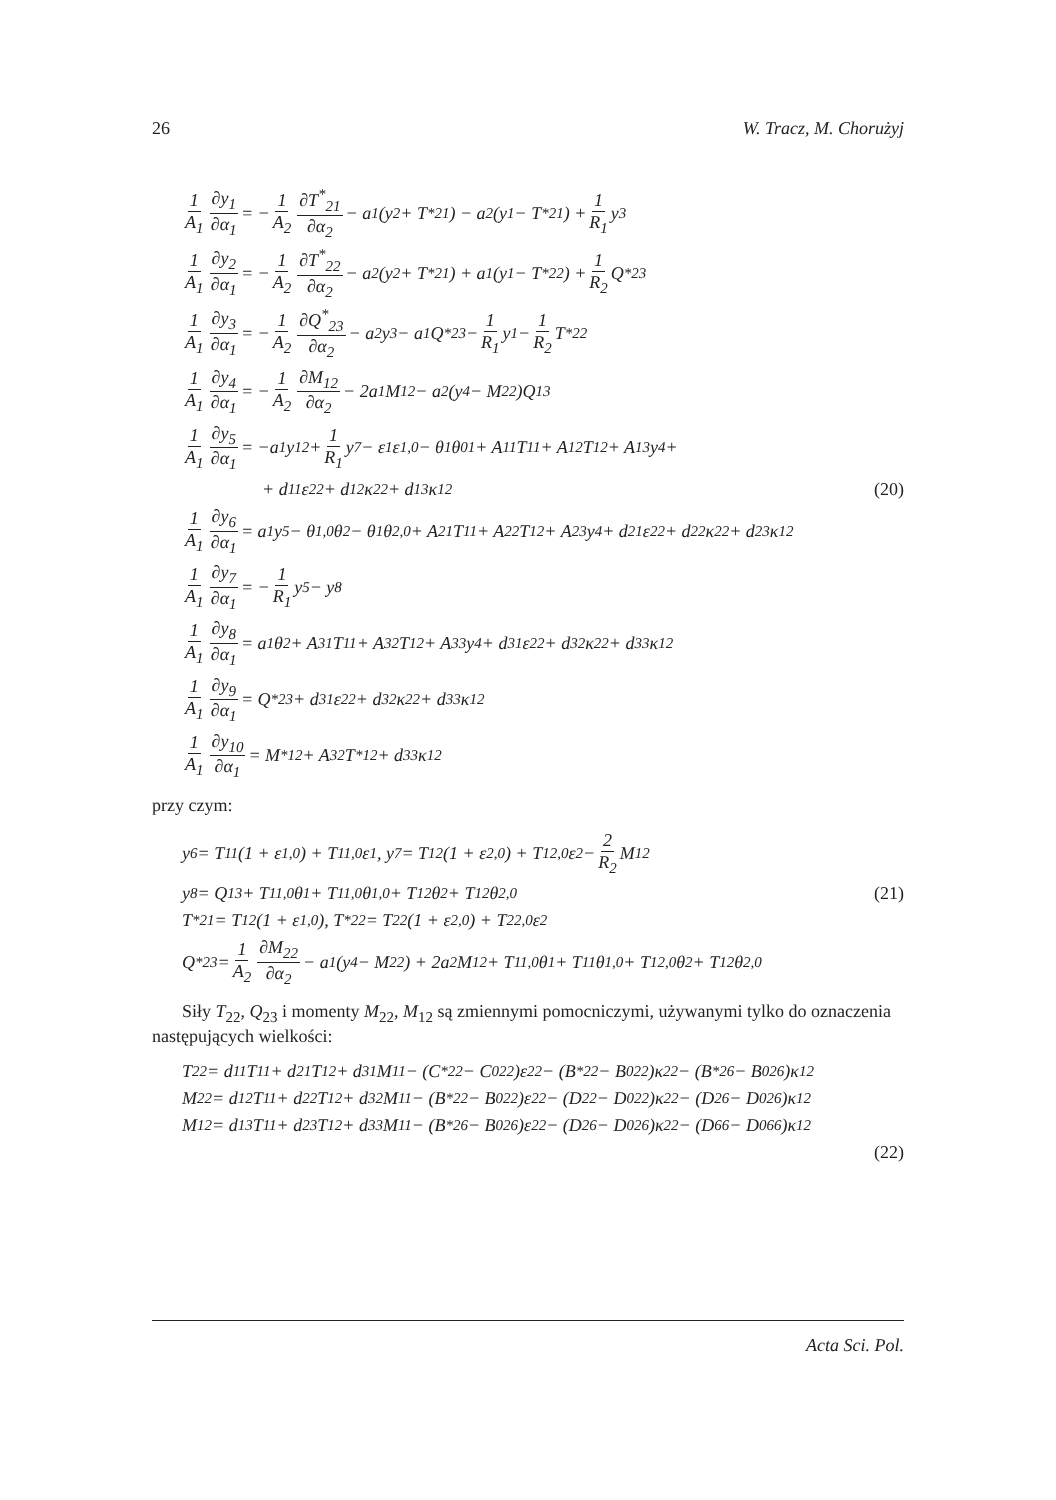26 W. Tracz, M. Chorużyj
1 A<sub>1</sub> ∂y<sub>1</sub> ∂α<sub>1</sub> = − 1 A<sub>2</sub> ∂T<sup>*</sup><sub>21</sub> ∂α<sub>2</sub> − a<sub>1</sub>(y<sub>2</sub> + T<sup>*</sup><sub>21</sub>) − a<sub>2</sub>(y<sub>1</sub> − T<sup>*</sup><sub>21</sub>) + 1 R<sub>1</sub> y<sub>3</sub>
1 A<sub>1</sub> ∂y<sub>2</sub> ∂α<sub>1</sub> = − 1 A<sub>2</sub> ∂T<sup>*</sup><sub>22</sub> ∂α<sub>2</sub> − a<sub>2</sub>(y<sub>2</sub> + T<sup>*</sup><sub>21</sub>) + a<sub>1</sub>(y<sub>1</sub> − T<sup>*</sup><sub>22</sub>) + 1 R<sub>2</sub> Q<sup>*</sup><sub>23</sub>
1 A<sub>1</sub> ∂y<sub>3</sub> ∂α<sub>1</sub> = − 1 A<sub>2</sub> ∂Q<sup>*</sup><sub>23</sub> ∂α<sub>2</sub> − a<sub>2</sub>y<sub>3</sub> − a<sub>1</sub>Q<sup>*</sup><sub>23</sub> − 1 R<sub>1</sub> y<sub>1</sub> − 1 R<sub>2</sub> T<sup>*</sup><sub>22</sub>
1 A<sub>1</sub> ∂y<sub>4</sub> ∂α<sub>1</sub> = − 1 A<sub>2</sub> ∂M<sub>12</sub> ∂α<sub>2</sub> − 2a<sub>1</sub>M<sub>12</sub> − a<sub>2</sub>(y<sub>4</sub> − M<sub>22</sub>)Q<sub>13</sub>
1 A<sub>1</sub> ∂y<sub>5</sub> ∂α<sub>1</sub> = −a<sub>1</sub>y<sub>12</sub> + 1 R<sub>1</sub> y<sub>7</sub> − ε<sub>1</sub>ε<sub>1,0</sub> − θ<sub>1</sub>θ<sup>0</sup><sub>1</sub> + A<sub>11</sub>T<sub>11</sub> + A<sub>12</sub>T<sub>12</sub> + A<sub>13</sub>y<sub>4</sub> +
+ d<sub>11</sub>ε<sub>22</sub> + d<sub>12</sub>κ<sub>22</sub> + d<sub>13</sub>κ<sub>12</sub> (20)
1 A<sub>1</sub> ∂y<sub>6</sub> ∂α<sub>1</sub> = a<sub>1</sub>y<sub>5</sub> − θ<sub>1,0</sub>θ<sub>2</sub> − θ<sub>1</sub>θ<sub>2,0</sub> + A<sub>21</sub>T<sub>11</sub> + A<sub>22</sub>T<sub>12</sub> + A<sub>23</sub>y<sub>4</sub> + d<sub>21</sub>ε<sub>22</sub> + d<sub>22</sub>κ<sub>22</sub> + d<sub>23</sub>κ<sub>12</sub>
1 A<sub>1</sub> ∂y<sub>7</sub> ∂α<sub>1</sub> = − 1 R<sub>1</sub> y<sub>5</sub> − y<sub>8</sub>
1 A<sub>1</sub> ∂y<sub>8</sub> ∂α<sub>1</sub> = a<sub>1</sub>θ<sub>2</sub> + A<sub>31</sub>T<sub>11</sub> + A<sub>32</sub>T<sub>12</sub> + A<sub>33</sub>y<sub>4</sub> + d<sub>31</sub>ε<sub>22</sub> + d<sub>32</sub>κ<sub>22</sub> + d<sub>33</sub>κ<sub>12</sub>
1 A<sub>1</sub> ∂y<sub>9</sub> ∂α<sub>1</sub> = Q<sup>*</sup><sub>23</sub> + d<sub>31</sub>ε<sub>22</sub> + d<sub>32</sub>κ<sub>22</sub> + d<sub>33</sub>κ<sub>12</sub>
1 A<sub>1</sub> ∂y<sub>10</sub> ∂α<sub>1</sub> = M<sup>*</sup><sub>12</sub> + A<sub>32</sub>T<sup>*</sup><sub>12</sub> + d<sub>33</sub>κ<sub>12</sub>
przy czym:
y<sub>6</sub> = T<sub>11</sub>(1 + ε<sub>1,0</sub>) + T<sub>11,0</sub>ε<sub>1</sub> , y<sub>7</sub> = T<sub>12</sub>(1 + ε<sub>2,0</sub>) + T<sub>12,0</sub>ε<sub>2</sub> − 2 R<sub>2</sub> M<sub>12</sub>
y<sub>8</sub> = Q<sub>13</sub> + T<sub>11,0</sub>θ<sub>1</sub> + T<sub>11,0</sub>θ<sub>1,0</sub> + T<sub>12</sub>θ<sub>2</sub> + T<sub>12</sub>θ<sub>2,0</sub> (21)
T<sup>*</sup><sub>21</sub> = T<sub>12</sub>(1 + ε<sub>1,0</sub>), T<sup>*</sup><sub>22</sub> = T<sub>22</sub>(1 + ε<sub>2,0</sub>) + T<sub>22,0</sub>ε<sub>2</sub>
Q<sup>*</sup><sub>23</sub> = 1 A<sub>2</sub> ∂M<sub>22</sub> ∂α<sub>2</sub> − a<sub>1</sub>(y<sub>4</sub> − M<sub>22</sub>) + 2a<sub>2</sub>M<sub>12</sub> + T<sub>11,0</sub>θ<sub>1</sub> + T<sub>11</sub>θ<sub>1,0</sub> + T<sub>12,0</sub>θ<sub>2</sub> + T<sub>12</sub>θ<sub>2,0</sub>
Siły T<sub>22</sub>, Q<sub>23</sub> i momenty M<sub>22</sub>, M<sub>12</sub> są zmiennymi pomocniczymi, używanymi tylko do oznaczenia następujących wielkości:
T<sub>22</sub> = d<sub>11</sub>T<sub>11</sub> + d<sub>21</sub>T<sub>12</sub> + d<sub>31</sub>M<sub>11</sub> − (C<sup>*</sup><sub>22</sub> − C<sup>0</sup><sub>22</sub>)ε<sub>22</sub> − (B<sup>*</sup><sub>22</sub> − B<sup>0</sup><sub>22</sub>)κ<sub>22</sub> − (B<sup>*</sup><sub>26</sub> − B<sup>0</sup><sub>26</sub>)κ<sub>12</sub>
M<sub>22</sub> = d<sub>12</sub>T<sub>11</sub> + d<sub>22</sub>T<sub>12</sub> + d<sub>32</sub>M<sub>11</sub> − (B<sup>*</sup><sub>22</sub> − B<sup>0</sup><sub>22</sub>)ε<sub>22</sub> − (D<sub>22</sub> − D<sup>0</sup><sub>22</sub>)κ<sub>22</sub> − (D<sub>26</sub> − D<sup>0</sup><sub>26</sub>)κ<sub>12</sub>
M<sub>12</sub> = d<sub>13</sub>T<sub>11</sub> + d<sub>23</sub>T<sub>12</sub> + d<sub>33</sub>M<sub>11</sub> − (B<sup>*</sup><sub>26</sub> − B<sup>0</sup><sub>26</sub>)ε<sub>22</sub> − (D<sub>26</sub> − D<sup>0</sup><sub>26</sub>)κ<sub>22</sub> − (D<sub>66</sub> − D<sup>0</sup><sub>66</sub>)κ<sub>12</sub>
(22)
Acta Sci. Pol.